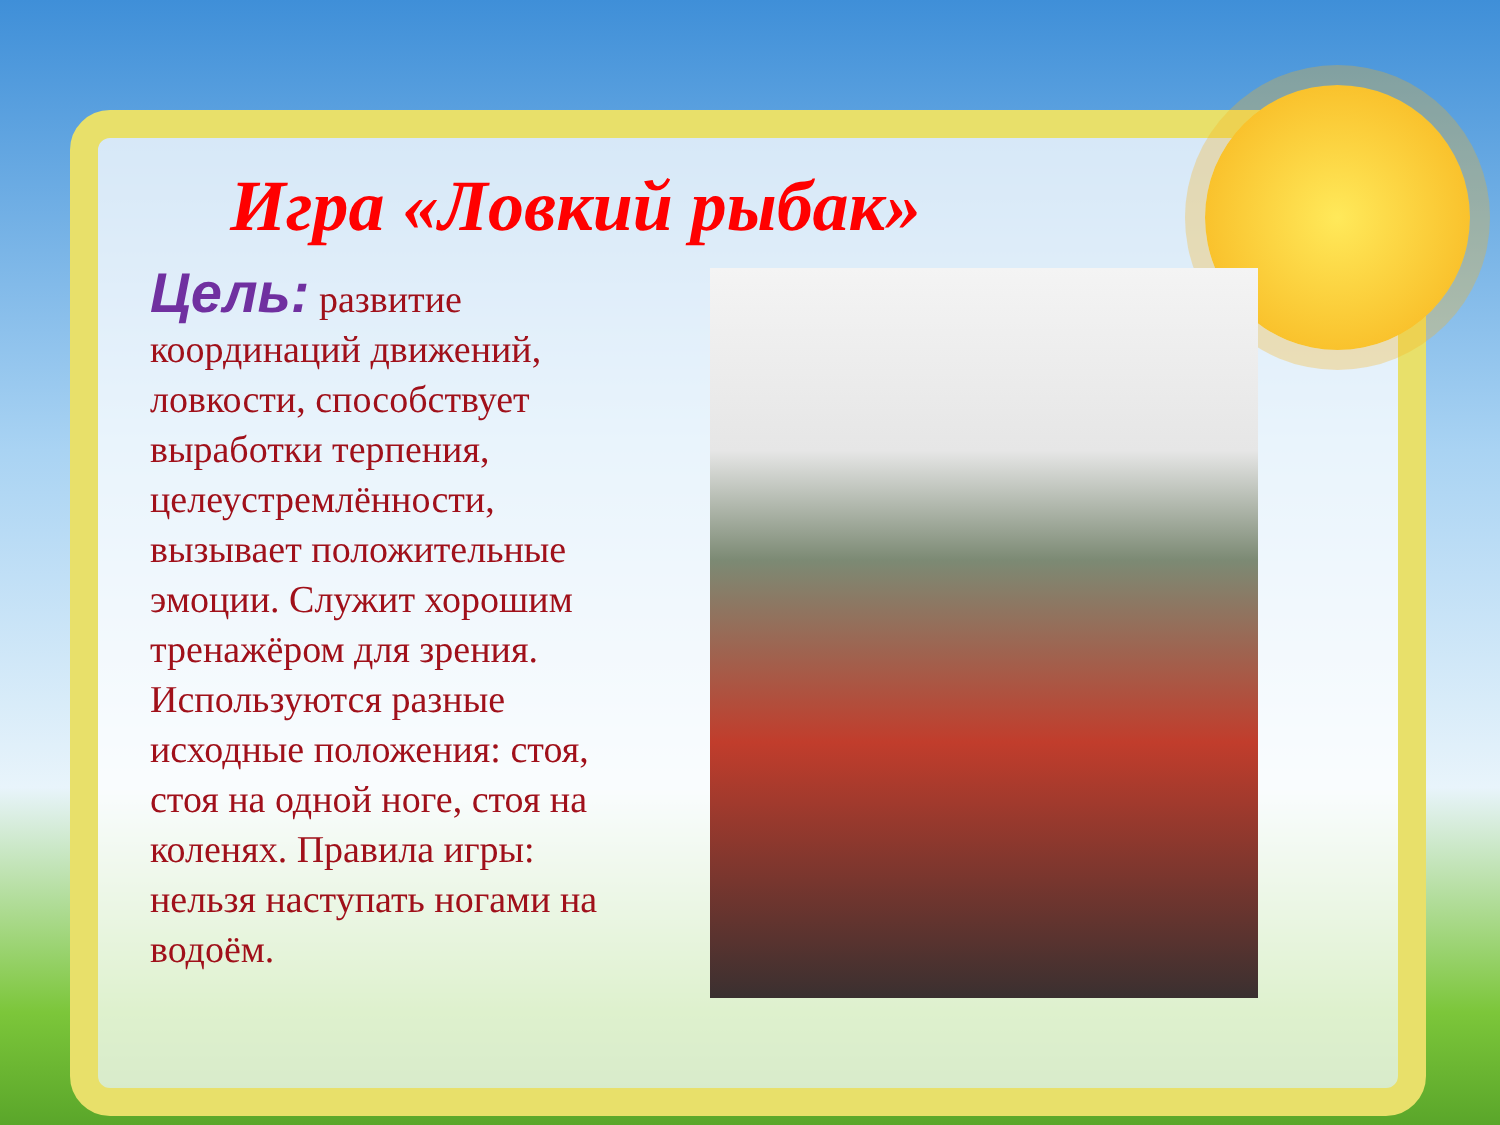Игра «Ловкий рыбак»
Цель: развитие координаций движений, ловкости, способствует выработки терпения, целеустремлённости, вызывает положительные эмоции. Служит хорошим тренажёром для зрения. Используются разные исходные положения: стоя, стоя на одной ноге, стоя на коленях. Правила игры: нельзя наступать ногами на водоём.